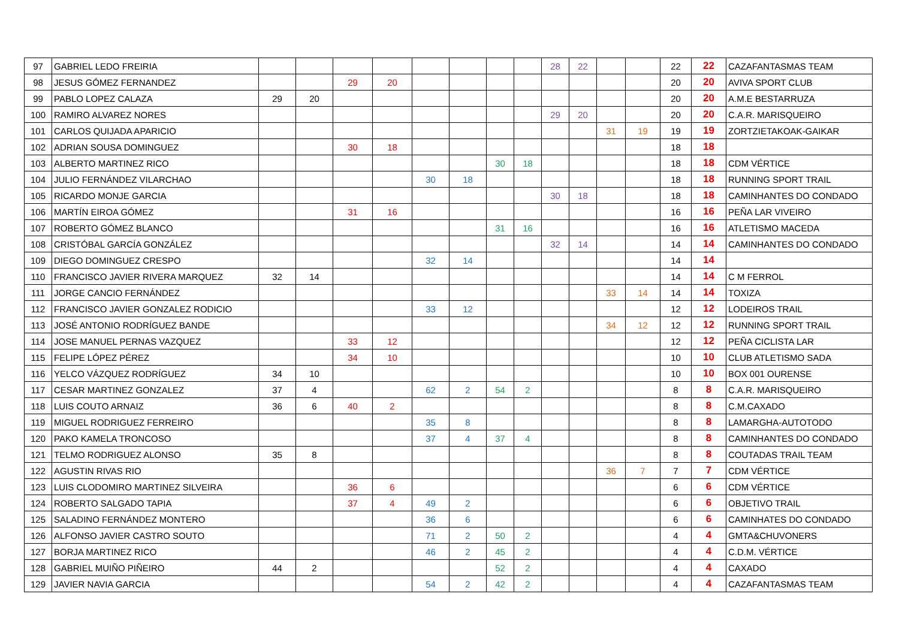| 97 | GABRIEL LEDO FREIRIA | | | | | | | | | 28 | 22 | | | 22 | 22 | CAZAFANTASMAS TEAM |
| 98 | JESUS GÓMEZ FERNANDEZ | | | 29 | 20 | | | | | | | | | 20 | 20 | AVIVA SPORT CLUB |
| 99 | PABLO LOPEZ CALAZA | 29 | 20 | | | | | | | | | | | 20 | 20 | A.M.E BESTARRUZA |
| 100 | RAMIRO ALVAREZ NORES | | | | | | | | | 29 | 20 | | | 20 | 20 | C.A.R. MARISQUEIRO |
| 101 | CARLOS QUIJADA APARICIO | | | | | | | | | | | 31 | 19 | 19 | 19 | ZORTZIETAKOAK-GAIKAR |
| 102 | ADRIAN SOUSA DOMINGUEZ | | | 30 | 18 | | | | | | | | | 18 | 18 | |
| 103 | ALBERTO MARTINEZ RICO | | | | | | | 30 | 18 | | | | | 18 | 18 | CDM VÉRTICE |
| 104 | JULIO FERNÁNDEZ VILARCHAO | | | | | 30 | 18 | | | | | | | 18 | 18 | RUNNING SPORT TRAIL |
| 105 | RICARDO MONJE GARCIA | | | | | | | | | 30 | 18 | | | 18 | 18 | CAMINHANTES DO CONDADO |
| 106 | MARTÍN EIROA GÓMEZ | | | 31 | 16 | | | | | | | | | 16 | 16 | PEÑA LAR VIVEIRO |
| 107 | ROBERTO GÓMEZ BLANCO | | | | | | | 31 | 16 | | | | | 16 | 16 | ATLETISMO MACEDA |
| 108 | CRISTÓBAL GARCÍA GONZÁLEZ | | | | | | | | | 32 | 14 | | | 14 | 14 | CAMINHANTES DO CONDADO |
| 109 | DIEGO DOMINGUEZ CRESPO | | | | | 32 | 14 | | | | | | | 14 | 14 | |
| 110 | FRANCISCO JAVIER RIVERA MARQUEZ | 32 | 14 | | | | | | | | | | | 14 | 14 | C M FERROL |
| 111 | JORGE CANCIO FERNÁNDEZ | | | | | | | | | | | 33 | 14 | 14 | 14 | TOXIZA |
| 112 | FRANCISCO JAVIER GONZALEZ RODICIO | | | | | 33 | 12 | | | | | | | 12 | 12 | LODEIROS TRAIL |
| 113 | JOSÉ ANTONIO RODRÍGUEZ BANDE | | | | | | | | | | | 34 | 12 | 12 | 12 | RUNNING SPORT TRAIL |
| 114 | JOSE MANUEL PERNAS VAZQUEZ | | | 33 | 12 | | | | | | | | | 12 | 12 | PEÑA CICLISTA LAR |
| 115 | FELIPE LÓPEZ PÉREZ | | | 34 | 10 | | | | | | | | | 10 | 10 | CLUB ATLETISMO SADA |
| 116 | YELCO VÁZQUEZ RODRÍGUEZ | 34 | 10 | | | | | | | | | | | 10 | 10 | BOX 001 OURENSE |
| 117 | CESAR MARTINEZ GONZALEZ | 37 | 4 | | | 62 | 2 | 54 | 2 | | | | | 8 | 8 | C.A.R. MARISQUEIRO |
| 118 | LUIS COUTO ARNAIZ | 36 | 6 | 40 | 2 | | | | | | | | | 8 | 8 | C.M.CAXADO |
| 119 | MIGUEL RODRIGUEZ FERREIRO | | | | | 35 | 8 | | | | | | | 8 | 8 | LAMARGHA-AUTOTODO |
| 120 | PAKO KAMELA TRONCOSO | | | | | 37 | 4 | 37 | 4 | | | | | 8 | 8 | CAMINHANTES DO CONDADO |
| 121 | TELMO RODRIGUEZ ALONSO | 35 | 8 | | | | | | | | | | | 8 | 8 | COUTADAS TRAIL TEAM |
| 122 | AGUSTIN RIVAS RIO | | | | | | | | | | | 36 | 7 | 7 | 7 | CDM VÉRTICE |
| 123 | LUIS CLODOMIRO MARTINEZ SILVEIRA | | | 36 | 6 | | | | | | | | | 6 | 6 | CDM VÉRTICE |
| 124 | ROBERTO SALGADO TAPIA | | | 37 | 4 | 49 | 2 | | | | | | | 6 | 6 | OBJETIVO TRAIL |
| 125 | SALADINO FERNÁNDEZ MONTERO | | | | | 36 | 6 | | | | | | | 6 | 6 | CAMINHATES DO CONDADO |
| 126 | ALFONSO JAVIER CASTRO SOUTO | | | | | 71 | 2 | 50 | 2 | | | | | 4 | 4 | GMTA&CHUVONERS |
| 127 | BORJA MARTINEZ RICO | | | | | 46 | 2 | 45 | 2 | | | | | 4 | 4 | C.D.M. VÉRTICE |
| 128 | GABRIEL MUIÑO PIÑEIRO | 44 | 2 | | | | | 52 | 2 | | | | | 4 | 4 | CAXADO |
| 129 | JAVIER NAVIA GARCIA | | | | | 54 | 2 | 42 | 2 | | | | | 4 | 4 | CAZAFANTASMAS TEAM |